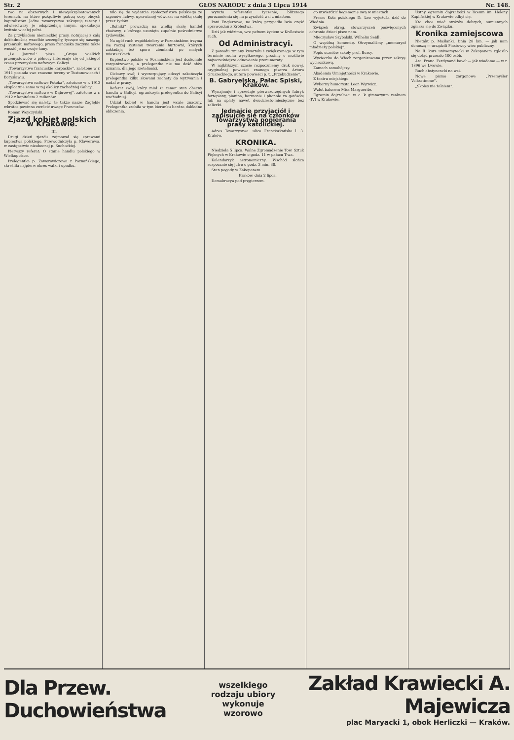Str. 2 GŁOS NARODU z dnia 3 Lipca 1914 Nr. 148.
two na obszernych i niewyeksploatowanych terenach, na które pożądliwie patrzą oczy obcych kapitalistów. Jedne towarzystwa zakupują tereny i odwierciwszy je odsprzedają innym, spekulacya kwitnie w całej pełni.
Za przykładem niemieckiej prasy, notującej z całą dokładnością wszelkie szczegóły, tyczące się naszego przemysłu naftowego, prasa francuska zaczyna także wnosić je na swoje łamy.
„Le Journal“ pisze: „Grupa wielkich przemysłowców z północy interesuje się od jakiegoś czasu przemysłem naftowym Galicyi.
„Towarzystwo francuskie karpackie“, założone w r. 1911 posiada swe znaczne tereny w Tustanowicach i Borysławiu.
„Towarzystwo naftowe Potoka“, założone w r. 1912 eksploatuje samo w tej okolicy zachodniej Galicyi.
„Towarzystwo naftowe w Dąbrowej“, założone w r. 1912 z kapitałem 2 milionów.
Spodziewać się należy, że także nasze Zagłębie wkrótce powinno zwrócić uwagę Francuzów.
Roman Woyczyński.
Zjazd kobiet polskich w Krakowie.
III.
Drugi dzień zjazdu zajmował się sprawami kupiectwa polskiego. Przewodniczyła p. Klawerowa, w zastępstwie nieobecnej p. Suchockiej.
Pierwszy referat: O stanie handlu polskiego w Wielkopolsce.
Prelegentka p. Zaworowiczowa z Poznańskiego, skreśliła najpierw okres walki i upadku.
niło się do wydarcia społeczeństwa polskiego ze szponów lichwy, uprawianej wówczas na wielką skalę przez żydów.
„Rolniki“ prowadzą na wielką skalę handel zbożowy, z którego usunięto zupełnie pośrednictwo żydowskie.
Na ogół ruch współdzielczy w Poznańskiem trzyma się raczej systemu tworzenia hurtowni, których zakładają też sporo ziemianki po małych miasteczkach.
Kupiectwo polskie w Poznańskiem jest doskonale zorganizowane, a prelegentka nie ma dość słów uznania, dla jego rzetelności.
Ciekawy swój i wyczerpujący odczyt zakończyła prelegentka kilku słowami zachęty do wytrwania i nadal w pracy.
Referat swój, który miał za temat stan obecny handlu w Galicyi, ograniczyła prelegentka do Galicyi wschodniej.
Udział kobiet w handlu jest wcale znaczny. Prelegentka zrobiła w tym kierunku bardzo dokładne obliczenia.
wyraża referentka życzenie, bliższego porozumienia się na przyszłość wsi z miastem.
Pani Englertowa, na którą przypadła lwia część sprawozdań z Królestwa.
Dziś jak widzimo, wre pełnem życiem w Królestwie ruch.
Od Administracyi.
Z powodu zmiany kwartału i zwiększonego w tym terminie ruchu wysyłkowego, prosimy o możliwie najwcześniejsze odnowienie prenumeraty.
W najbliższym czasie rozpoczniemy druk nowej, oryginalnej powieści znanego pisarza Artura Gruszeckiego, autora powieści p. t. „Przebudzenie“.
B. Gabryelska, Pałac Spiski, Kraków.
Wynajmuje i sprzedaje pierwszorzędnych fabryk fortepiany, pianina, harmonie i phonole za gotówkę lub na spłaty nawet dwudziesto-miesięczne bez zaliczki.
Jednajcie przyjaciół i zapisujcie się na członków Towarzystwa popierania prasy katolickiej.
Adres Towarzystwa: ulica Franciszkańska l. 3. Kraków.
KRONIKA.
Niedziela 5 lipca. Walne Zgromadzenie Tow. Sztuk Pięknych w Krakowie o godz. 11 w pałacu T-wa.
Kalendarzyk astronomiczny: Wschód słońca rozpocznie się jutro o godz. 3 min. 38.
Stan pogody w Zakopanem.
Kraków, dnia 2 lipca.
Demokracya pod pręgierzem.
go utwierdzić hegemonię swą w miastach.
Prezes Koła polskiego Dr Leo wyjeżdża dziś do Wiednia.
Związek okręg. stowarzyszeń poświęconych ochronie dzieci pisze nam.
Mieczysław Szybalski, Wilhelm Seidl.
O wspólną komendę. Otrzymaliśmy „memoryał młodzieży polskiej“.
Popis uczniów szkoły prof. Bursy.
Wycieczka do Włoch zorganizowana przez sekcyę wycieczkową.
Zamach samobójczy.
Akademia Umiejętności w Krakowie.
Z teatru miejskiego.
Wyborny humorysta Leon Wyrwicz.
Wzlot balonem Miss Marguerite.
Egzamin dojrzałości w c. k gimnazyum realnem (IV) w Krakowie.
Ustny egzamin dojrzałości w liceum im. Heleny Kaplińskiej w Krakowie odbył się.
Kto chce mieć stróżów dobrych, sumiennych zgłasza się do Związku.
Kronika zamiejscowa
Nietakt p. Maślanki. Dnia 28 bm. — jak nam donoszą — urządzili Piastowcy wiec publiczny.
Na II. kurs uniwersytecki w Zakopanem zgłosiło się dotąd przeszło 100 osób.
Arc. Franc. Ferdynand bawił — jak wiadomo — w r. 1896 we Lwowie.
Ruch abstynencki na wsi.
Nowe pismo żargonowe „Przemyśler Volksstimme“.
„Skoles nie żelaiem“.
Dla Przew. Duchowieństwa wszelkiego rodzaju ubiory
wykonuje wzorowo Zakład Krawiecki A. Majewicza
plac Maryacki 1, obok Herliczki — Kraków.